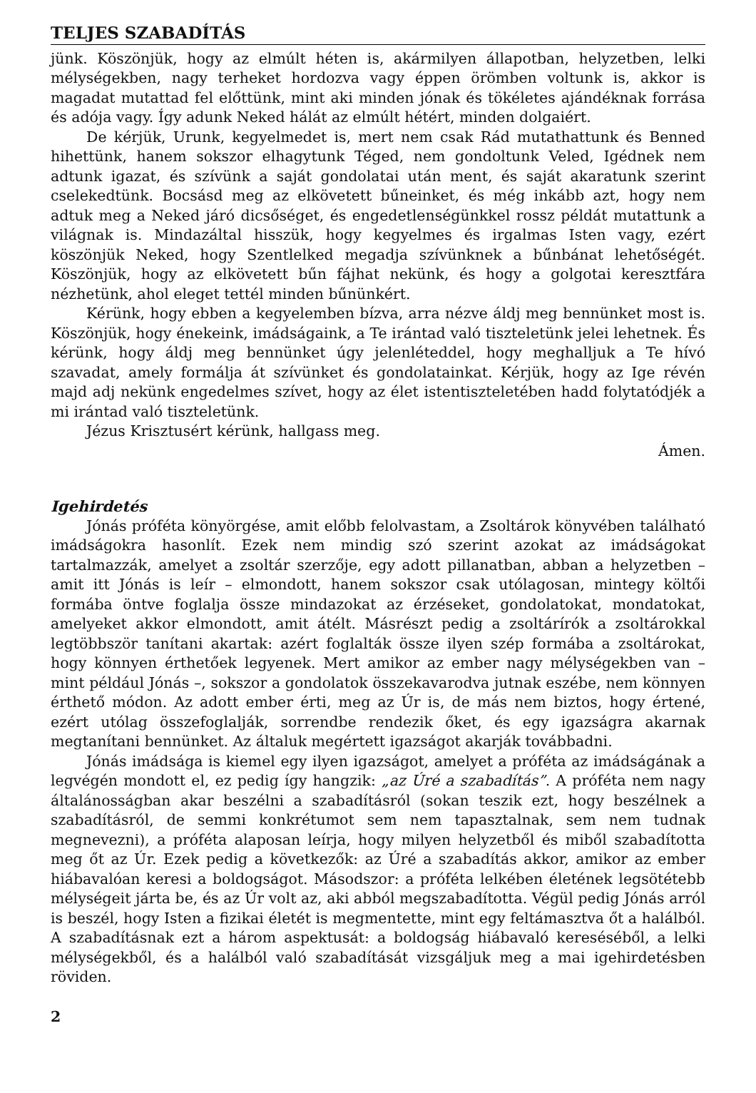TELJES SZABADÍTÁS
jünk. Köszönjük, hogy az elmúlt héten is, akármilyen állapotban, helyzetben, lelki mélységekben, nagy terheket hordozva vagy éppen örömben voltunk is, akkor is magadat mutattad fel előttünk, mint aki minden jónak és tökéletes ajándéknak forrása és adója vagy. Így adunk Neked hálát az elmúlt hétért, minden dolgaiért.
De kérjük, Urunk, kegyelmedet is, mert nem csak Rád mutathattunk és Benned hihettünk, hanem sokszor elhagytunk Téged, nem gondoltunk Veled, Igédnek nem adtunk igazat, és szívünk a saját gondolatai után ment, és saját akaratunk szerint cselekedtünk. Bocsásd meg az elkövetett bűneinket, és még inkább azt, hogy nem adtuk meg a Neked járó dicsőséget, és engedetlenségünkkel rossz példát mutattunk a világnak is. Mindazáltal hisszük, hogy kegyelmes és irgalmas Isten vagy, ezért köszönjük Neked, hogy Szentlelked megadja szívünknek a bűnbánat lehetőségét. Köszönjük, hogy az elkövetett bűn fájhat nekünk, és hogy a golgotai keresztfára nézhetünk, ahol eleget tettél minden bűnünkért.
Kérünk, hogy ebben a kegyelemben bízva, arra nézve áldj meg bennünket most is. Köszönjük, hogy énekeink, imádságaink, a Te irántad való tiszteletünk jelei lehetnek. És kérünk, hogy áldj meg bennünket úgy jelenléteddel, hogy meghalljuk a Te hívó szavadat, amely formálja át szívünket és gondolatainkat. Kérjük, hogy az Ige révén majd adj nekünk engedelmes szívet, hogy az élet istentiszteletében hadd folytatódjék a mi irántad való tiszteletünk.
Jézus Krisztusért kérünk, hallgass meg.
Ámen.
Igehirdetés
Jónás próféta könyörgése, amit előbb felolvastam, a Zsoltárok könyvében található imádságokra hasonlít. Ezek nem mindig szó szerint azokat az imádságokat tartalmazzák, amelyet a zsoltár szerzője, egy adott pillanatban, abban a helyzetben – amit itt Jónás is leír – elmondott, hanem sokszor csak utólagosan, mintegy költői formába öntve foglalja össze mindazokat az érzéseket, gondolatokat, mondatokat, amelyeket akkor elmondott, amit átélt. Másrészt pedig a zsoltárírók a zsoltárokkal legtöbbször tanítani akartak: azért foglalták össze ilyen szép formába a zsoltárokat, hogy könnyen érthetőek legyenek. Mert amikor az ember nagy mélységekben van – mint például Jónás –, sokszor a gondolatok összekavarodva jutnak eszébe, nem könnyen érthető módon. Az adott ember érti, meg az Úr is, de más nem biztos, hogy értené, ezért utólag összefoglalják, sorrendbe rendezik őket, és egy igazságra akarnak megtanítani bennünket. Az általuk megértett igazságot akarják továbbadni.
Jónás imádsága is kiemel egy ilyen igazságot, amelyet a próféta az imádságának a legvégén mondott el, ez pedig így hangzik: „az Úré a szabadítás”. A próféta nem nagy általánosságban akar beszélni a szabadításról (sokan teszik ezt, hogy beszélnek a szabadításról, de semmi konkrétumot sem nem tapasztalnak, sem nem tudnak megnevezni), a próféta alaposan leírja, hogy milyen helyzetből és miből szabadította meg őt az Úr. Ezek pedig a következők: az Úré a szabadítás akkor, amikor az ember hiábavalóan keresi a boldogságot. Másodszor: a próféta lelkében életének legsötétebb mélységeit járta be, és az Úr volt az, aki abból megszabadította. Végül pedig Jónás arról is beszél, hogy Isten a fizikai életét is megmentette, mint egy feltámasztva őt a halálból. A szabadításnak ezt a három aspektusát: a boldogság hiábavaló kereséséből, a lelki mélységekből, és a halálból való szabadítását vizsgáljuk meg a mai igehirdetésben röviden.
2